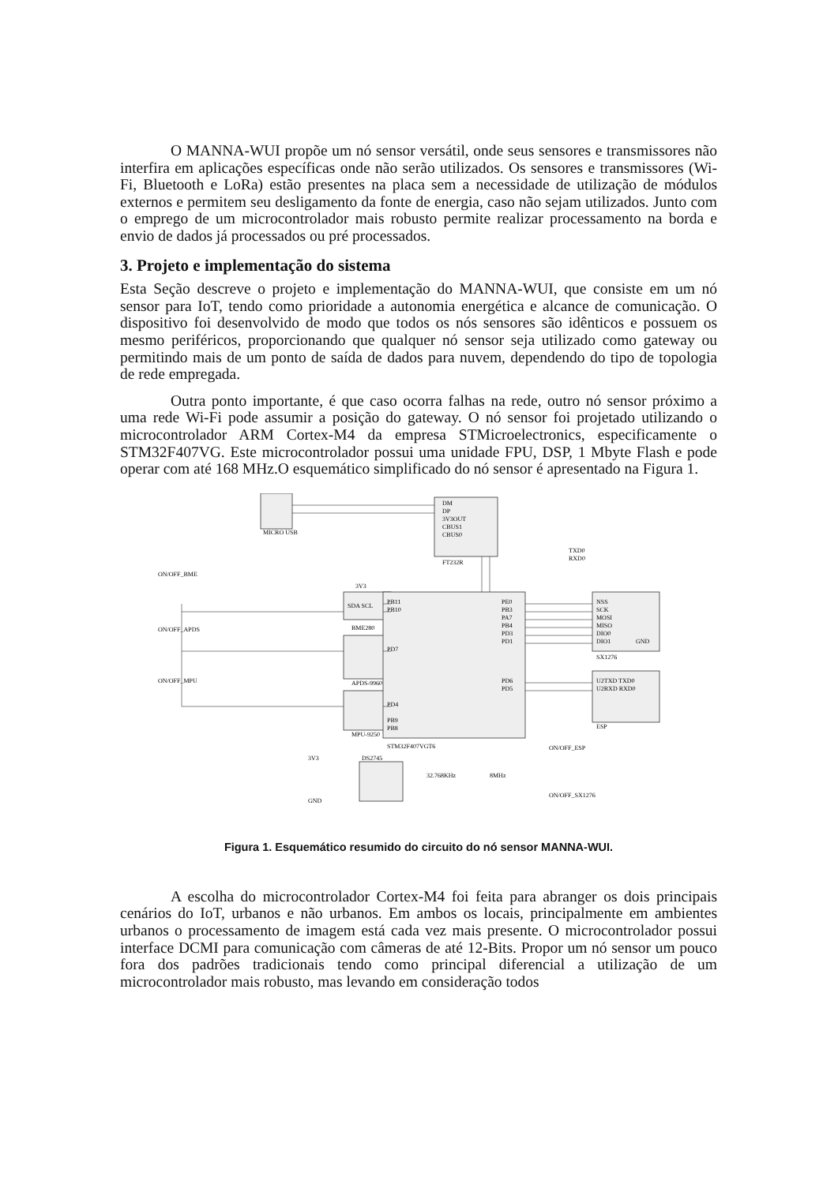O MANNA-WUI propõe um nó sensor versátil, onde seus sensores e transmissores não interfira em aplicações específicas onde não serão utilizados. Os sensores e transmissores (Wi-Fi, Bluetooth e LoRa) estão presentes na placa sem a necessidade de utilização de módulos externos e permitem seu desligamento da fonte de energia, caso não sejam utilizados. Junto com o emprego de um microcontrolador mais robusto permite realizar processamento na borda e envio de dados já processados ou pré processados.
3. Projeto e implementação do sistema
Esta Seção descreve o projeto e implementação do MANNA-WUI, que consiste em um nó sensor para IoT, tendo como prioridade a autonomia energética e alcance de comunicação. O dispositivo foi desenvolvido de modo que todos os nós sensores são idênticos e possuem os mesmo periféricos, proporcionando que qualquer nó sensor seja utilizado como gateway ou permitindo mais de um ponto de saída de dados para nuvem, dependendo do tipo de topologia de rede empregada.
Outra ponto importante, é que caso ocorra falhas na rede, outro nó sensor próximo a uma rede Wi-Fi pode assumir a posição do gateway. O nó sensor foi projetado utilizando o microcontrolador ARM Cortex-M4 da empresa STMicroelectronics, especificamente o STM32F407VG. Este microcontrolador possui uma unidade FPU, DSP, 1 Mbyte Flash e pode operar com até 168 MHz.O esquemático simplificado do nó sensor é apresentado na Figura 1.
DM
DP
3V3OUT
CBUS1
CBUS0
FT232R
MICRO USB
3V3
SDA SCL
BME280
APDS-9960
MPU-9250
PB11
PB10
PD7
PD4
PB9
PB8
STM32F407VGT6
PE0
PB3
PA7
PB4
PD3
PD1
PD6
PD5
NSS
SCK
MOSI
MISO
DIO0
DIO1
GND
SX1276
U2TXD TXD0
U2RXD RXD0
ESP
TXD0
RXD0
DS2745
3V3
GND
32.768KHz
8MHz
ON/OFF_BME
ON/OFF_APDS
ON/OFF_MPU
ON/OFF_ESP
ON/OFF_SX1276
Figura 1. Esquemático resumido do circuito do nó sensor MANNA-WUI.
A escolha do microcontrolador Cortex-M4 foi feita para abranger os dois principais cenários do IoT, urbanos e não urbanos. Em ambos os locais, principalmente em ambientes urbanos o processamento de imagem está cada vez mais presente. O microcontrolador possui interface DCMI para comunicação com câmeras de até 12-Bits. Propor um nó sensor um pouco fora dos padrões tradicionais tendo como principal diferencial a utilização de um microcontrolador mais robusto, mas levando em consideração todos